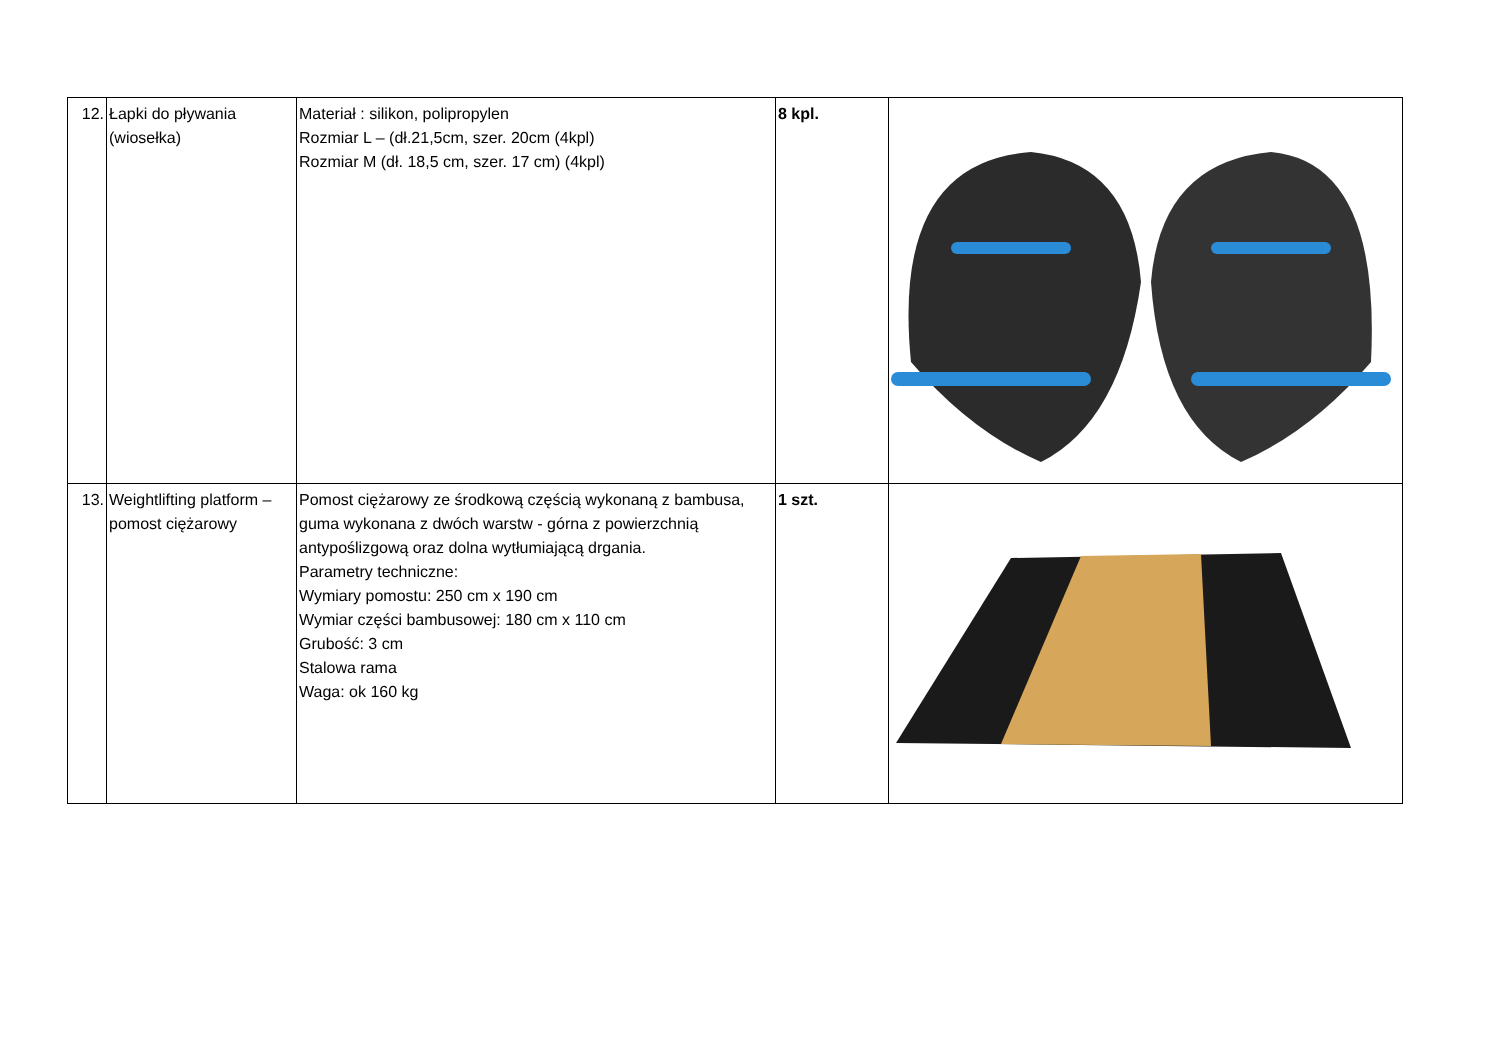| 12. | Łapki do pływania (wiosełka) | Materiał : silikon, polipropylen Rozmiar L – (dł.21,5cm, szer. 20cm (4kpl) Rozmiar M (dł. 18,5 cm, szer. 17 cm) (4kpl) | 8 kpl. | |
| 13. | Weightlifting platform – pomost ciężarowy | Pomost ciężarowy ze środkową częścią wykonaną z bambusa, guma wykonana z dwóch warstw - górna z powierzchnią antypoślizgową oraz dolna wytłumiającą drgania. Parametry techniczne: Wymiary pomostu: 250 cm x 190 cm Wymiar części bambusowej: 180 cm x 110 cm Grubość: 3 cm Stalowa rama Waga: ok 160 kg | 1 szt. | |